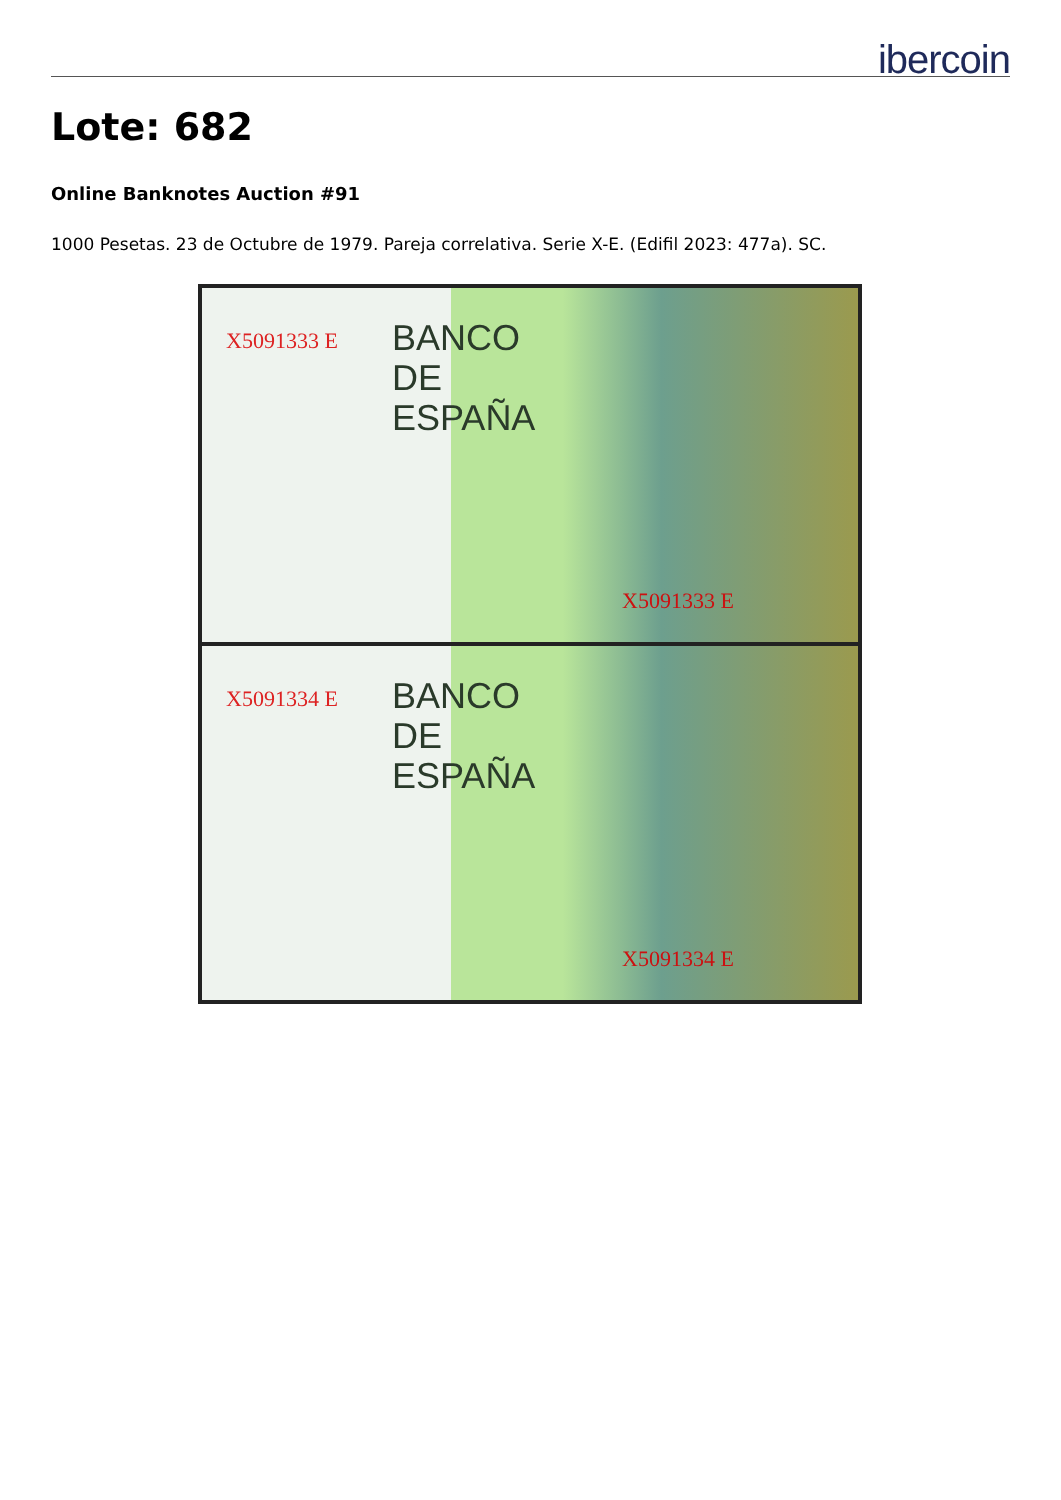ibercoin
Lote: 682
Online Banknotes Auction #91
1000 Pesetas. 23 de Octubre de 1979. Pareja correlativa. Serie X-E. (Edifil 2023: 477a). SC.
X5091333 E BANCO
DE
ESPAÑA
X5091333 E
X5091334 E BANCO
DE
ESPAÑA
X5091334 E